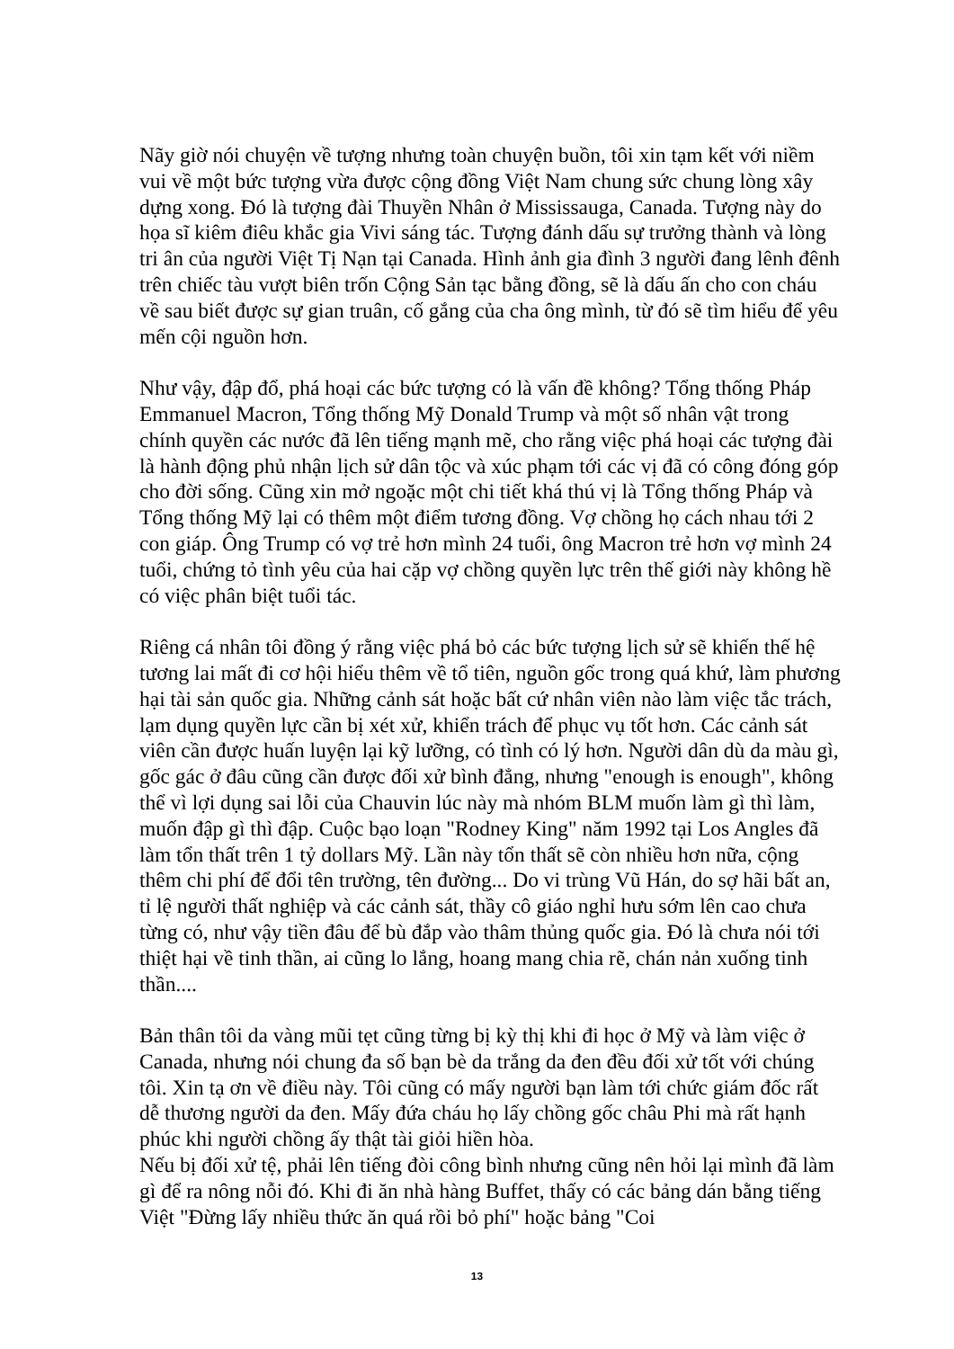Nãy giờ nói chuyện về tượng nhưng toàn chuyện buồn, tôi xin tạm kết với niềm vui về một bức tượng vừa được cộng đồng Việt Nam chung sức chung lòng xây dựng xong. Đó là tượng đài Thuyền Nhân ở Mississauga, Canada. Tượng này do họa sĩ kiêm điêu khắc gia Vivi sáng tác. Tượng đánh dấu sự trưởng thành và lòng tri ân của người Việt Tị Nạn tại Canada. Hình ảnh gia đình 3 người đang lênh đênh trên chiếc tàu vượt biên trốn Cộng Sản tạc bằng đồng, sẽ là dấu ấn cho con cháu về sau biết được sự gian truân, cố gắng của cha ông mình, từ đó sẽ tìm hiểu để yêu mến cội nguồn hơn.
Như vậy, đập đổ, phá hoại các bức tượng có là vấn đề không? Tổng thống Pháp Emmanuel Macron, Tổng thống Mỹ Donald Trump và một số nhân vật trong chính quyền các nước đã lên tiếng mạnh mẽ, cho rằng việc phá hoại các tượng đài là hành động phủ nhận lịch sử dân tộc và xúc phạm tới các vị đã có công đóng góp cho đời sống. Cũng xin mở ngoặc một chi tiết khá thú vị là Tổng thống Pháp và Tổng thống Mỹ lại có thêm một điểm tương đồng. Vợ chồng họ cách nhau tới 2 con giáp. Ông Trump có vợ trẻ hơn mình 24 tuổi, ông Macron trẻ hơn vợ mình 24 tuổi, chứng tỏ tình yêu của hai cặp vợ chồng quyền lực trên thế giới này không hề có việc phân biệt tuổi tác.
Riêng cá nhân tôi đồng ý rằng việc phá bỏ các bức tượng lịch sử sẽ khiến thế hệ tương lai mất đi cơ hội hiểu thêm về tổ tiên, nguồn gốc trong quá khứ, làm phương hại tài sản quốc gia. Những cảnh sát hoặc bất cứ nhân viên nào làm việc tắc trách, lạm dụng quyền lực cần bị xét xử, khiển trách để phục vụ tốt hơn. Các cảnh sát viên cần được huấn luyện lại kỹ lưỡng, có tình có lý hơn. Người dân dù da màu gì, gốc gác ở đâu cũng cần được đối xử bình đẳng, nhưng "enough is enough", không thể vì lợi dụng sai lỗi của Chauvin lúc này mà nhóm BLM muốn làm gì thì làm, muốn đập gì thì đập. Cuộc bạo loạn "Rodney King" năm 1992 tại Los Angles đã làm tổn thất trên 1 tỷ dollars Mỹ. Lần này tổn thất sẽ còn nhiều hơn nữa, cộng thêm chi phí để đổi tên trường, tên đường... Do vi trùng Vũ Hán, do sợ hãi bất an, tỉ lệ người thất nghiệp và các cảnh sát, thầy cô giáo nghỉ hưu sớm lên cao chưa từng có, như vậy tiền đâu để bù đắp vào thâm thủng quốc gia. Đó là chưa nói tới thiệt hại về tinh thần, ai cũng lo lắng, hoang mang chia rẽ, chán nản xuống tinh thần....
Bản thân tôi da vàng mũi tẹt cũng từng bị kỳ thị khi đi học ở Mỹ và làm việc ở Canada, nhưng nói chung đa số bạn bè da trắng da đen đều đối xử tốt với chúng tôi. Xin tạ ơn về điều này. Tôi cũng có mấy người bạn làm tới chức giám đốc rất dễ thương người da đen. Mấy đứa cháu họ lấy chồng gốc châu Phi mà rất hạnh phúc khi người chồng ấy thật tài giỏi hiền hòa.
Nếu bị đối xử tệ, phải lên tiếng đòi công bình nhưng cũng nên hỏi lại mình đã làm gì để ra nông nỗi đó. Khi đi ăn nhà hàng Buffet, thấy có các bảng dán bằng tiếng Việt "Đừng lấy nhiều thức ăn quá rồi bỏ phí" hoặc bảng "Coi
13